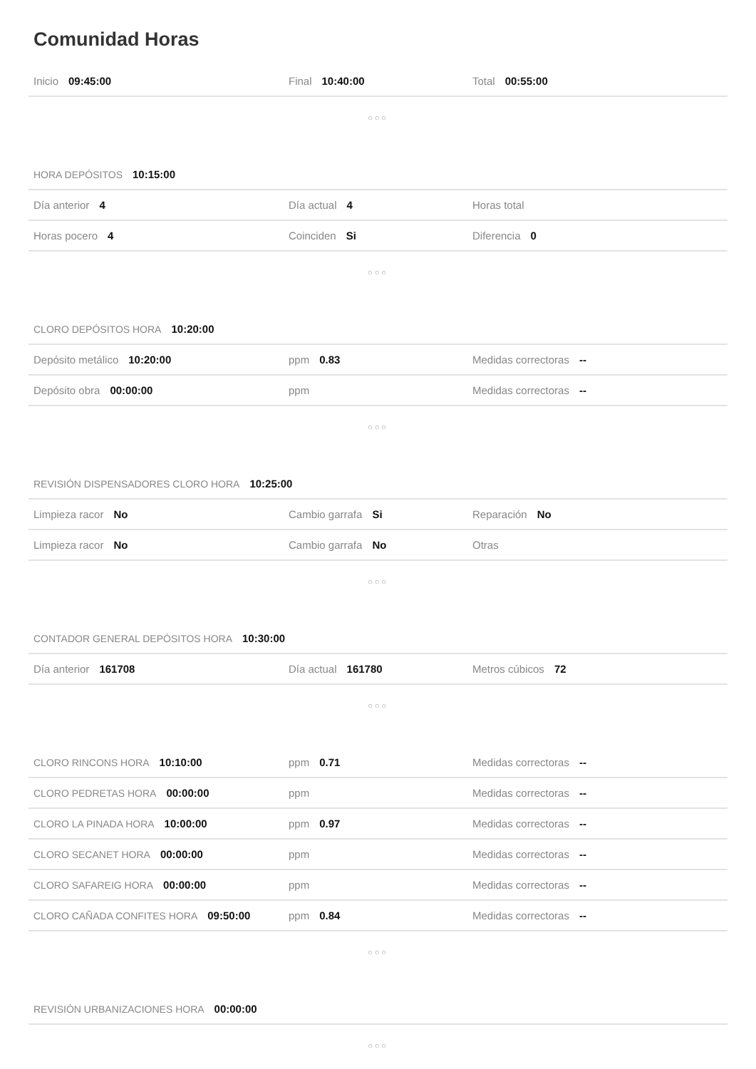Comunidad Horas
Inicio 09:45:00 Final 10:40:00 Total 00:55:00
○○○
HORA DEPÓSITOS 10:15:00
Día anterior 4 Día actual 4 Horas total
Horas pocero 4 Coinciden Si Diferencia 0
○○○
CLORO DEPÓSITOS HORA 10:20:00
Depósito metálico 10:20:00 ppm 0.83 Medidas correctoras --
Depósito obra 00:00:00 ppm Medidas correctoras --
○○○
REVISIÓN DISPENSADORES CLORO HORA 10:25:00
Limpieza racor No Cambio garrafa Si Reparación No
Limpieza racor No Cambio garrafa No Otras
○○○
CONTADOR GENERAL DEPÓSITOS HORA 10:30:00
Día anterior 161708 Día actual 161780 Metros cúbicos 72
○○○
CLORO RINCONS HORA 10:10:00 ppm 0.71 Medidas correctoras --
CLORO PEDRETAS HORA 00:00:00 ppm Medidas correctoras --
CLORO LA PINADA HORA 10:00:00 ppm 0.97 Medidas correctoras --
CLORO SECANET HORA 00:00:00 ppm Medidas correctoras --
CLORO SAFAREIG HORA 00:00:00 ppm Medidas correctoras --
CLORO CAÑADA CONFITES HORA 09:50:00 ppm 0.84 Medidas correctoras --
○○○
REVISIÓN URBANIZACIONES HORA 00:00:00
○○○